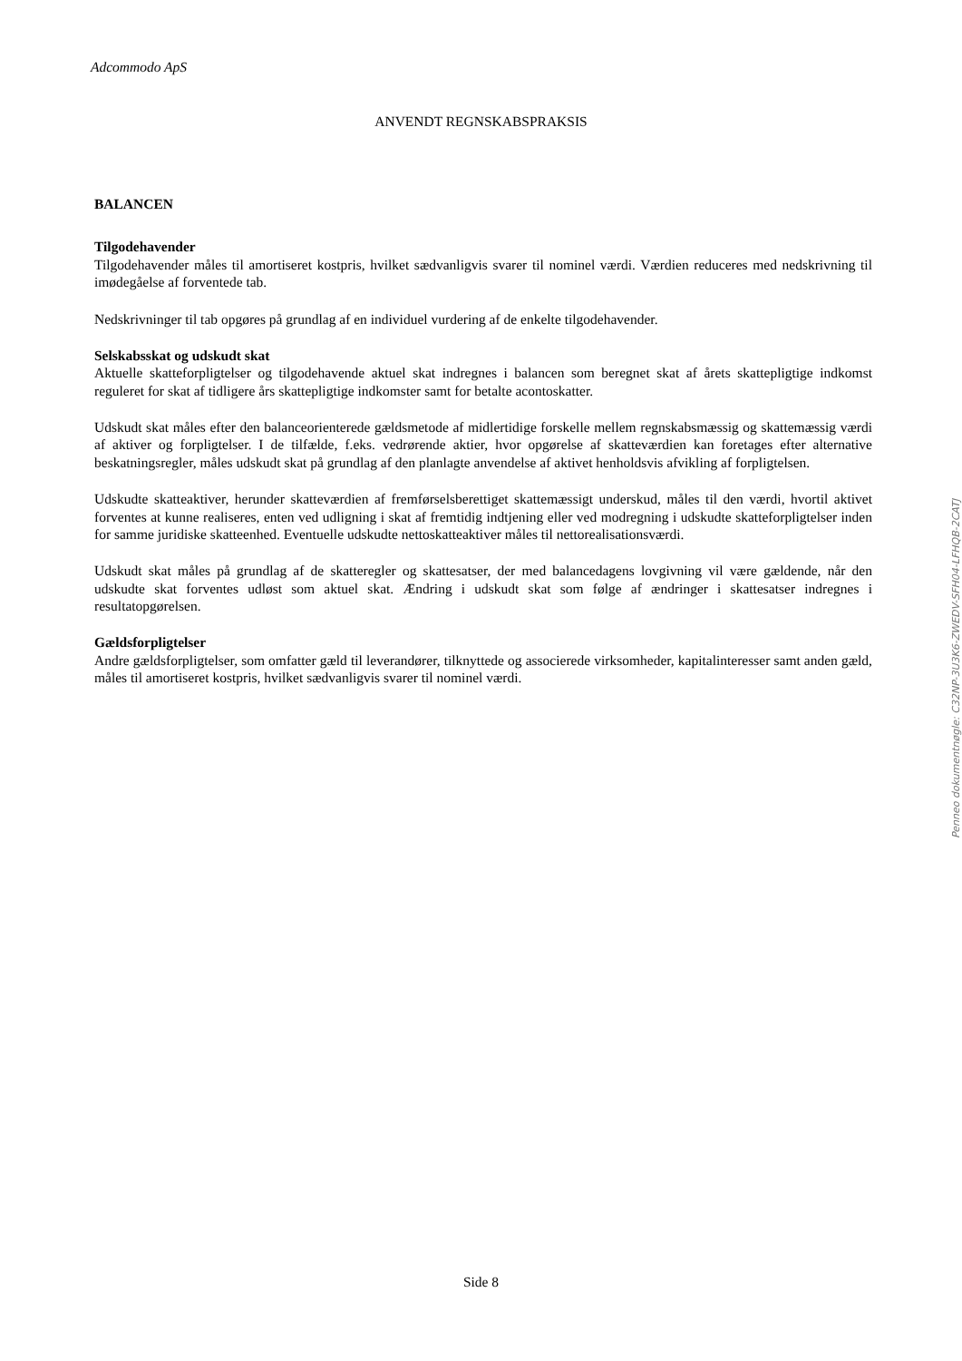Adcommodo ApS
ANVENDT REGNSKABSPRAKSIS
BALANCEN
Tilgodehavender
Tilgodehavender måles til amortiseret kostpris, hvilket sædvanligvis svarer til nominel værdi. Værdien reduceres med nedskrivning til imødegåelse af forventede tab.
Nedskrivninger til tab opgøres på grundlag af en individuel vurdering af de enkelte tilgodehavender.
Selskabsskat og udskudt skat
Aktuelle skatteforpligtelser og tilgodehavende aktuel skat indregnes i balancen som beregnet skat af årets skattepligtige indkomst reguleret for skat af tidligere års skattepligtige indkomster samt for betalte acontoskatter.
Udskudt skat måles efter den balanceorienterede gældsmetode af midlertidige forskelle mellem regnskabsmæssig og skattemæssig værdi af aktiver og forpligtelser. I de tilfælde, f.eks. vedrørende aktier, hvor opgørelse af skatteværdien kan foretages efter alternative beskatningsregler, måles udskudt skat på grundlag af den planlagte anvendelse af aktivet henholdsvis afvikling af forpligtelsen.
Udskudte skatteaktiver, herunder skatteværdien af fremførselsberettiget skattemæssigt underskud, måles til den værdi, hvortil aktivet forventes at kunne realiseres, enten ved udligning i skat af fremtidig indtjening eller ved modregning i udskudte skatteforpligtelser inden for samme juridiske skatteenhed. Eventuelle udskudte nettoskatteaktiver måles til nettorealisationsværdi.
Udskudt skat måles på grundlag af de skatteregler og skattesatser, der med balancedagens lovgivning vil være gældende, når den udskudte skat forventes udløst som aktuel skat. Ændring i udskudt skat som følge af ændringer i skattesatser indregnes i resultatopgørelsen.
Gældsforpligtelser
Andre gældsforpligtelser, som omfatter gæld til leverandører, tilknyttede og associerede virksomheder, kapitalinteresser samt anden gæld, måles til amortiseret kostpris, hvilket sædvanligvis svarer til nominel værdi.
Penneo dokumentnøgle: C32NP-3U3K6-ZWEDV-SFH04-LFHQB-2CATJ
Side 8